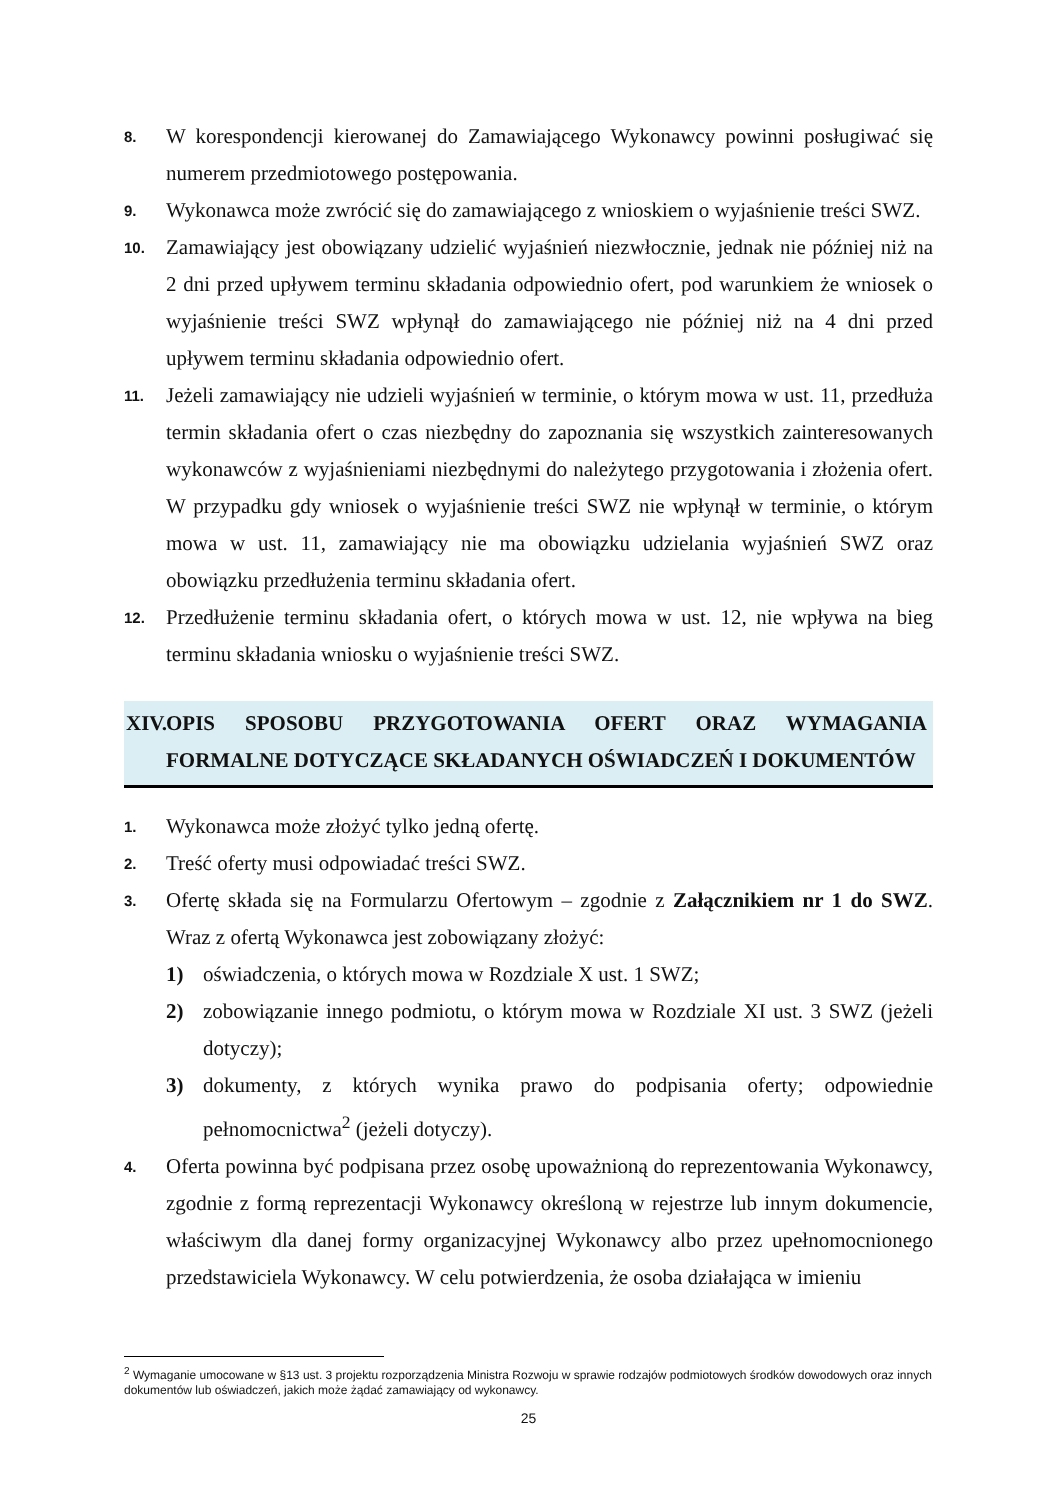8.
W korespondencji kierowanej do Zamawiającego Wykonawcy powinni posługiwać się numerem przedmiotowego postępowania.
9.
Wykonawca może zwrócić się do zamawiającego z wnioskiem o wyjaśnienie treści SWZ.
10.
Zamawiający jest obowiązany udzielić wyjaśnień niezwłocznie, jednak nie później niż na 2 dni przed upływem terminu składania odpowiednio ofert, pod warunkiem że wniosek o wyjaśnienie treści SWZ wpłynął do zamawiającego nie później niż na 4 dni przed upływem terminu składania odpowiednio ofert.
11.
Jeżeli zamawiający nie udzieli wyjaśnień w terminie, o którym mowa w ust. 11, przedłuża termin składania ofert o czas niezbędny do zapoznania się wszystkich zainteresowanych wykonawców z wyjaśnieniami niezbędnymi do należytego przygotowania i złożenia ofert. W przypadku gdy wniosek o wyjaśnienie treści SWZ nie wpłynął w terminie, o którym mowa w ust. 11, zamawiający nie ma obowiązku udzielania wyjaśnień SWZ oraz obowiązku przedłużenia terminu składania ofert.
12.
Przedłużenie terminu składania ofert, o których mowa w ust. 12, nie wpływa na bieg terminu składania wniosku o wyjaśnienie treści SWZ.
XIV. OPIS SPOSOBU PRZYGOTOWANIA OFERT ORAZ WYMAGANIA FORMALNE DOTYCZĄCE SKŁADANYCH OŚWIADCZEŃ I DOKUMENTÓW
1.
Wykonawca może złożyć tylko jedną ofertę.
2.
Treść oferty musi odpowiadać treści SWZ.
3.
Ofertę składa się na Formularzu Ofertowym – zgodnie z Załącznikiem nr 1 do SWZ. Wraz z ofertą Wykonawca jest zobowiązany złożyć:
1) oświadczenia, o których mowa w Rozdziale X ust. 1 SWZ;
2) zobowiązanie innego podmiotu, o którym mowa w Rozdziale XI ust. 3 SWZ (jeżeli dotyczy);
3) dokumenty, z których wynika prawo do podpisania oferty; odpowiednie pełnomocnictwa<sup>2</sup> (jeżeli dotyczy).
4.
Oferta powinna być podpisana przez osobę upoważnioną do reprezentowania Wykonawcy, zgodnie z formą reprezentacji Wykonawcy określoną w rejestrze lub innym dokumencie, właściwym dla danej formy organizacyjnej Wykonawcy albo przez upełnomocnionego przedstawiciela Wykonawcy. W celu potwierdzenia, że osoba działająca w imieniu
<sup>2</sup> Wymaganie umocowane w §13 ust. 3 projektu rozporządzenia Ministra Rozwoju w sprawie rodzajów podmiotowych środków dowodowych oraz innych dokumentów lub oświadczeń, jakich może żądać zamawiający od wykonawcy.
25